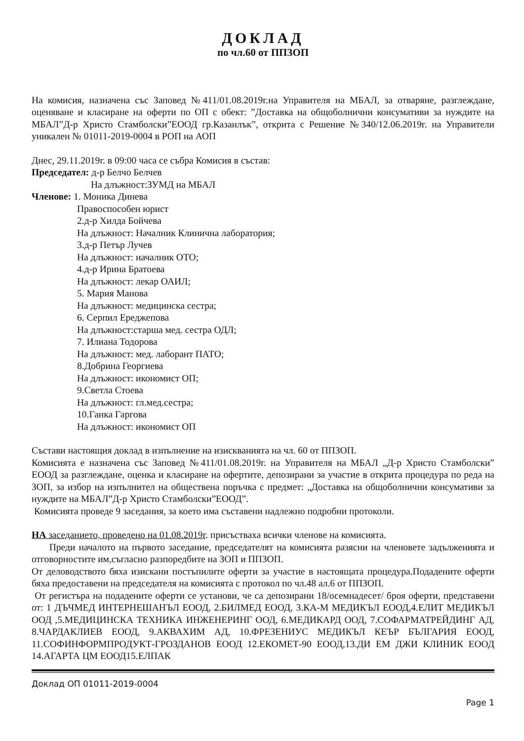ДОКЛАД
по чл.60 от ППЗОП
На комисия, назначена със Заповед №411/01.08.2019г.на Управителя на МБАЛ, за отваряне, разглеждане, оценяване и класиране на оферти по ОП с обект: ”Доставка на общоболнични консумативи за нуждите на МБАЛ”Д-р Христо Стамболски”ЕООД гр.Казанлък”, открита с Решение №340/12.06.2019г. на Управители уникален № 01011-2019-0004 в РОП на АОП
Днес, 29.11.2019г. в 09:00 часа се събра Комисия в състав:
Председател: д-р Белчо Белчев
На длъжност:ЗУМД на МБАЛ
Членове: 1. Моника Динева
Правоспособен юрист
2.д-р Хилда Бойчева
На длъжност: Началник Клинична лаборатория;
3.д-р Петър Лучев
На длъжност: началник ОТО;
4.д-р Ирина Братоева
На длъжност: лекар ОАИЛ;
5. Мария Манова
На длъжност: медицинска сестра;
6. Серпил Ереджепова
На длъжност:старша мед. сестра ОДЛ;
7. Илиана Тодорова
На длъжност: мед. лаборант ПАТО;
8.Добрина Георгиева
На длъжност: икономист ОП;
9.Светла Стоева
На длъжност: гл.мед.сестра;
10.Ганка Гаргова
На длъжност: икономист ОП
Състави настоящия доклад в изпълнение на изискванията на чл. 60 от ППЗОП.
Комисията е назначена със Заповед №411/01.08.2019г. на Управителя на МБАЛ „Д-р Христо Стамболски” ЕООД за разглеждане, оценка и класиране на офертите, депозирани за участие в открита процедура по реда на ЗОП, за избор на изпълнител на обществена поръчка с предмет: „Доставка на общоболнични консумативи за нуждите на МБАЛ”Д-р Христо Стамболски”ЕООД”.
Комисията проведе 9 заседания, за което има съставени надлежно подробни протоколи.
НА заседанието, проведено на 01.08.2019г. присъстваха всички членове на комисията.
Преди началото на първото заседание, председателят на комисията разясни на членовете задълженията и отговорностите им,съгласно разпоредбите на ЗОП и ППЗОП.
От деловодството бяха изискани постъпилите оферти за участие в настоящата процедура.Подадените оферти бяха предоставени на председателя на комисията с протокол по чл.48 ал.6 от ППЗОП.
От регистъра на подадените оферти се установи, че са депозирани 18/осемнадесет/ броя оферти, представени от: 1 ДЪЧМЕД ИНТЕРНЕШАНЪЛ ЕООД, 2.БИЛМЕД ЕООД, 3.КА-М МЕДИКЪЛ ЕООД,4.ЕЛИТ МЕДИКЪЛ ООД ,5.МЕДИЦИНСКА ТЕХНИКА ИНЖЕНЕРИНГ ООД, 6.МЕДИКАРД ООД, 7.СОФАРМАТРЕЙДИНГ АД, 8.ЧАРДАКЛИЕВ ЕООД, 9.АКВАХИМ АД, 10.ФРЕЗЕНИУС МЕДИКЪЛ КЕЪР БЪЛГАРИЯ ЕООД, 11.СОФИНФОРМПРОДУКТ-ГРОЗДАНОВ ЕООД 12.ЕКОМЕТ-90 ЕООД,13.ДИ ЕМ ДЖИ КЛИНИК ЕООД 14.АГАРТА ЦМ ЕООД15.ЕЛПАК
Доклад ОП 01011-2019-0004
Page 1